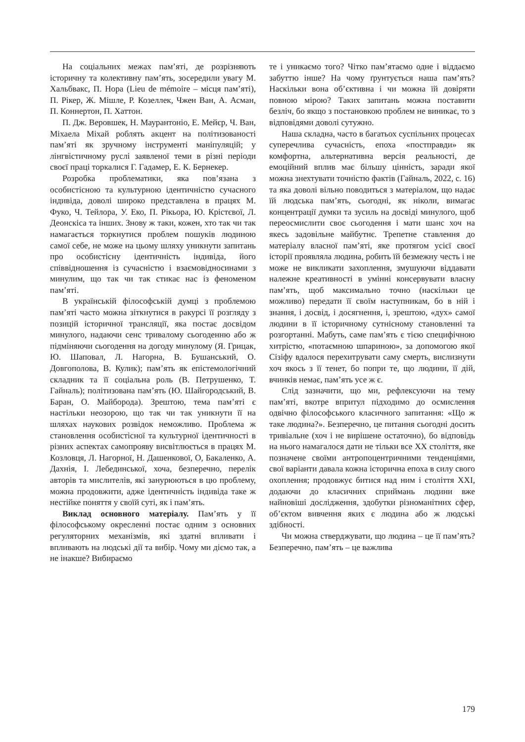На соціальних межах пам’яті, де розрізняють історичну та колективну пам’ять, зосередили увагу М. Хальбвакс, П. Нора (Lieu de mémoire – місця пам’яті), П. Рікер, Ж. Мішле, Р. Козеллек, Чжен Ван, А. Асман, П. Коннертон, П. Хаттон.
П. Дж. Веровшек, Н. Маурантоніо, Е. Мейєр, Ч. Ван, Міхаела Міхай роблять акцент на політизованості пам’яті як зручному інструменті маніпуляцій; у лінгвістичному руслі заявленої теми в різні періоди своєї праці торкалися Г. Гадамер, Е. К. Бернекер.
Розробка проблематики, яка пов’язана з особистісною та культурною ідентичністю сучасного індивіда, доволі широко представлена в працях М. Фуко, Ч. Тейлора, У. Еко, П. Рікьора, Ю. Крістєвої, Л. Деонскіса та інших. Знову ж таки, кожен, хто так чи так намагається торкнутися проблем пошуків людиною самої себе, не може на цьому шляху уникнути запитань про особистісну ідентичність індивіда, його співвідношення із сучасністю і взаємовідносинами з минулим, що так чи так стикає нас із феноменом пам’яті.
В українській філософській думці з проблемою пам’яті часто можна зіткнутися в ракурсі її розгляду з позицій історичної трансляції, яка постає досвідом минулого, надаючи сенс тривалому сьогоденню або ж підміняючи сьогодення на догоду минулому (Я. Грицак, Ю. Шаповал, Л. Нагорна, В. Бушанський, О. Довгополова, В. Кулик); пам’ять як епістемологічний складник та її соціальна роль (В. Петрушенко, Т. Гайналь); політизована пам’ять (Ю. Шайгородський, В. Баран, О. Майборода). Зрештою, тема пам’яті є настільки неозорою, що так чи так уникнути її на шляхах наукових розвідок неможливо. Проблема ж становлення особистісної та культурної ідентичності в різних аспектах самопрояву висвітлюється в працях М. Козловця, Л. Нагорної, Н. Дашенкової, О, Бакаленко, А. Дахнія, І. Лебединської, хоча, безперечно, перелік авторів та мислителів, які занурюються в цю проблему, можна продовжити, адже ідентичність індивіда таке ж нестійке поняття у своїй суті, як і пам’ять.
Виклад основного матеріалу. Пам’ять у її філософському окресленні постає одним з основних регуляторних механізмів, які здатні впливати і впливають на людські дії та вибір. Чому ми діємо так, а не інакше? Вибираємо
те і уникаємо того? Чітко пам’ятаємо одне і віддаємо забуттю інше? На чому ґрунтується наша пам’ять? Наскільки вона об’єктивна і чи можна їй довіряти повною мірою? Таких запитань можна поставити безліч, бо якщо з постановкою проблем не виникає, то з відповідями доволі сутужно.
Наша складна, часто в багатьох суспільних процесах суперечлива сучасність, епоха «постправди» як комфортна, альтернативна версія реальності, де емоційний вплив має більшу цінність, заради якої можна знехтувати точністю фактів (Гайналь, 2022, с. 16) та яка доволі вільно поводиться з матеріалом, що надає їй людська пам’ять, сьогодні, як ніколи, вимагає концентрації думки та зусиль на досвіді минулого, щоб переосмислити своє сьогодення і мати шанс хоч на якесь задовільне майбутнє. Трепетне ставлення до матеріалу власної пам’яті, яке протягом усієї своєї історії проявляла людина, робить їй безмежну честь і не може не викликати захоплення, змушуючи віддавати належне креативності в умінні консервувати власну пам’ять, щоб максимально точно (наскільки це можливо) передати її своїм наступникам, бо в ній і знання, і досвід, і досягнення, і, зрештою, «дух» самої людини в її історичному сутнісному становленні та розгортанні. Мабуть, саме пам’ять є тією специфічною хитрістю, «потаємною шпариною», за допомогою якої Сізіфу вдалося перехитрувати саму смерть, вислизнути хоч якось з її тенет, бо попри те, що людини, її дій, вчинків немає, пам’ять усе ж є.
Слід зазначити, що ми, рефлексуючи на тему пам’яті, вкотре впритул підходимо до осмислення одвічно філософського класичного запитання: «Що ж таке людина?». Безперечно, це питання сьогодні досить тривіальне (хоч і не вирішене остаточно), бо відповідь на нього намагалося дати не тільки все ХХ століття, яке позначене своїми антропоцентричними тенденціями, свої варіанти давала кожна історична епоха в силу свого охоплення; продовжує битися над ним і століття ХХІ, додаючи до класичних сприймань людини вже найновіші дослідження, здобутки різноманітних сфер, об’єктом вивчення яких є людина або ж людські здібності.
Чи можна стверджувати, що людина – це її пам’ять? Безперечно, пам’ять – це важлива
179